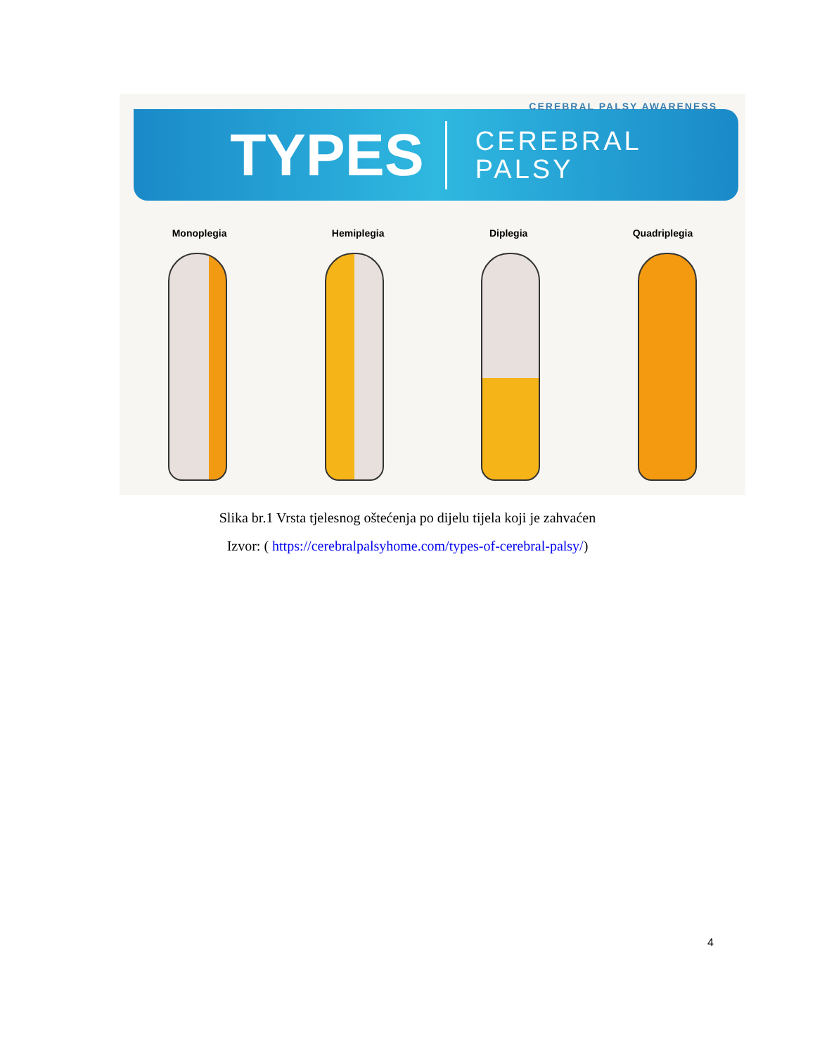CEREBRAL PALSY AWARENESS
TYPES
CEREBRAL
PALSY
Monoplegia Hemiplegia Diplegia Quadriplegia
Slika br.1 Vrsta tjelesnog oštećenja po dijelu tijela koji je zahvaćen
Izvor: ( https://cerebralpalsyhome.com/types-of-cerebral-palsy/)
4